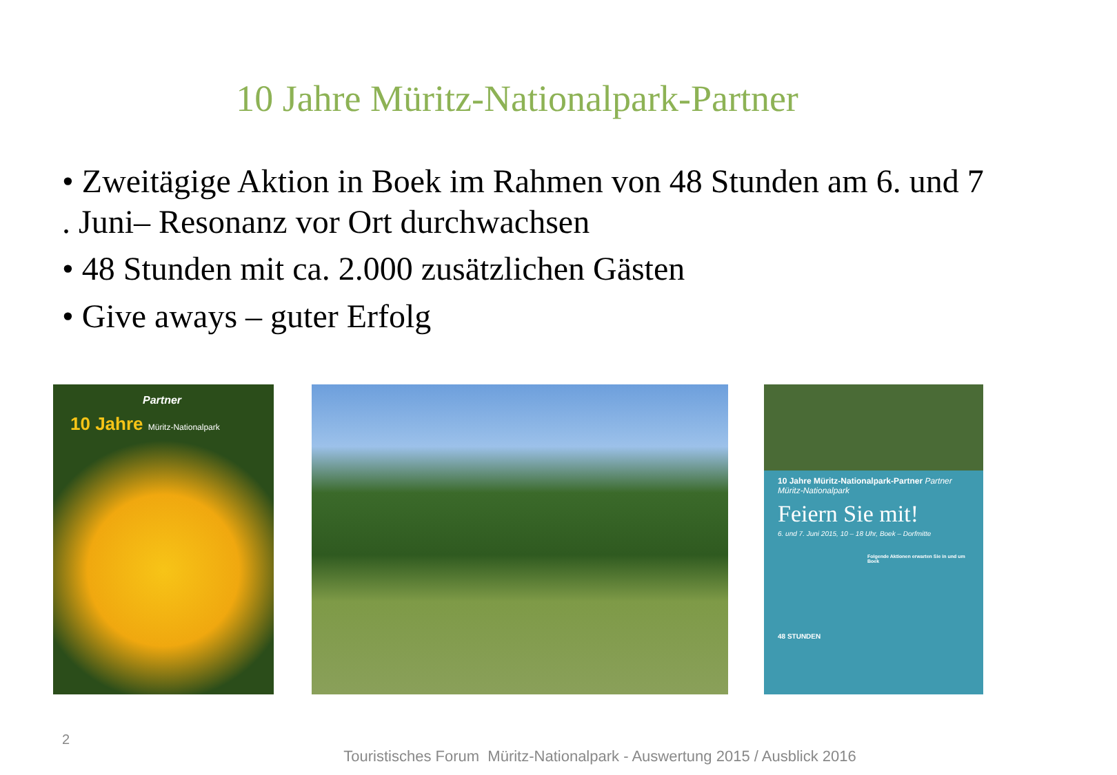10 Jahre Müritz-Nationalpark-Partner
• Zweitägige Aktion in Boek im Rahmen von 48 Stunden am 6. und 7 . Juni– Resonanz vor Ort durchwachsen
• 48 Stunden mit ca. 2.000 zusätzlichen Gästen
• Give aways – guter Erfolg
Partner
10 Jahre Müritz-Nationalpark
10 Jahre Müritz-Nationalpark-Partner Partner Müritz-Nationalpark
Feiern Sie mit!
6. und 7. Juni 2015, 10 – 18 Uhr, Boek – Dorfmitte
Folgende Aktionen erwarten Sie in und um Boek
48 STUNDEN
2
Touristisches Forum Müritz-Nationalpark - Auswertung 2015 / Ausblick 2016